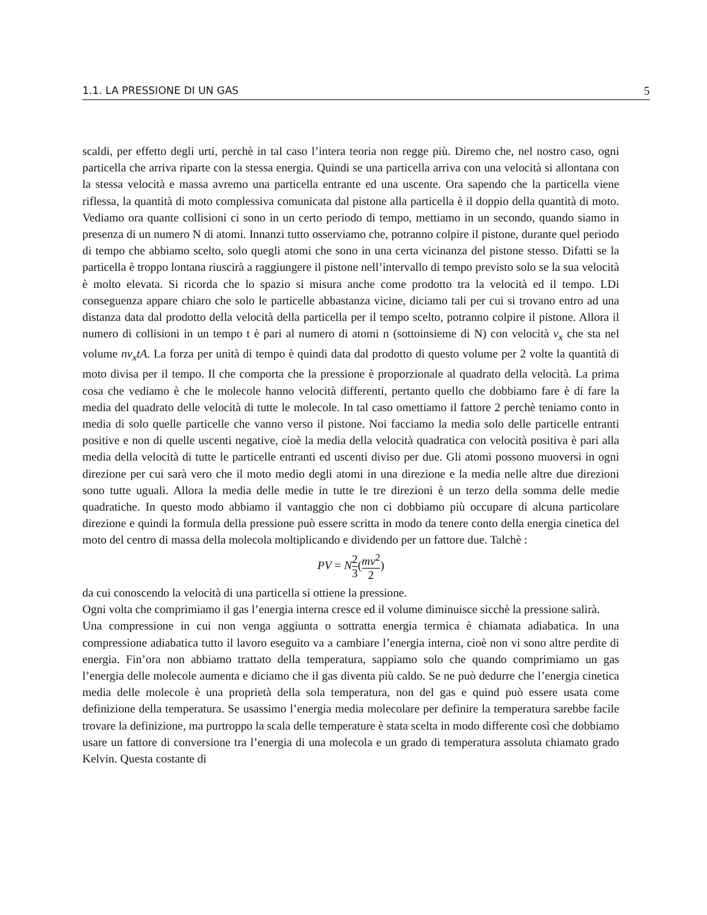1.1. LA PRESSIONE DI UN GAS 5
scaldi, per effetto degli urti, perchè in tal caso l’intera teoria non regge più. Diremo che, nel nostro caso, ogni particella che arriva riparte con la stessa energia. Quindi se una particella arriva con una velocità si allontana con la stessa velocità e massa avremo una particella entrante ed una uscente. Ora sapendo che la particella viene riflessa, la quantità di moto complessiva comunicata dal pistone alla particella è il doppio della quantità di moto. Vediamo ora quante collisioni ci sono in un certo periodo di tempo, mettiamo in un secondo, quando siamo in presenza di un numero N di atomi. Innanzi tutto osserviamo che, potranno colpire il pistone, durante quel periodo di tempo che abbiamo scelto, solo quegli atomi che sono in una certa vicinanza del pistone stesso. Difatti se la particella è troppo lontana riuscirà a raggiungere il pistone nell’intervallo di tempo previsto solo se la sua velocità è molto elevata. Si ricorda che lo spazio si misura anche come prodotto tra la velocità ed il tempo. LDi conseguenza appare chiaro che solo le particelle abbastanza vicine, diciamo tali per cui si trovano entro ad una distanza data dal prodotto della velocità della particella per il tempo scelto, potranno colpire il pistone. Allora il numero di collisioni in un tempo t è pari al numero di atomi n (sottoinsieme di N) con velocità v<sub>x</sub> che sta nel volume nv<sub>x</sub>tA. La forza per unità di tempo è quindi data dal prodotto di questo volume per 2 volte la quantità di moto divisa per il tempo. Il che comporta che la pressione è proporzionale al quadrato della velocità. La prima cosa che vediamo è che le molecole hanno velocità differenti, pertanto quello che dobbiamo fare è di fare la media del quadrato delle velocità di tutte le molecole. In tal caso omettiamo il fattore 2 perchè teniamo conto in media di solo quelle particelle che vanno verso il pistone. Noi facciamo la media solo delle particelle entranti positive e non di quelle uscenti negative, cioè la media della velocità quadratica con velocità positiva è pari alla media della velocità di tutte le particelle entranti ed uscenti diviso per due. Gli atomi possono muoversi in ogni direzione per cui sarà vero che il moto medio degli atomi in una direzione e la media nelle altre due direzioni sono tutte uguali. Allora la media delle medie in tutte le tre direzioni è un terzo della somma delle medie quadratiche. In questo modo abbiamo il vantaggio che non ci dobbiamo più occupare di alcuna particolare direzione e quindi la formula della pressione può essere scritta in modo da tenere conto della energia cinetica del moto del centro di massa della molecola moltiplicando e dividendo per un fattore due. Talchè :
PV = N2 3(mv<sup>2</sup> 2)
da cui conoscendo la velocità di una particella si ottiene la pressione.
Ogni volta che comprimiamo il gas l’energia interna cresce ed il volume diminuisce sicchè la pressione salirà.
Una compressione in cui non venga aggiunta o sottratta energia termica è chiamata adiabatica. In una compressione adiabatica tutto il lavoro eseguito va a cambiare l’energia interna, cioè non vi sono altre perdite di energia. Fin’ora non abbiamo trattato della temperatura, sappiamo solo che quando comprimiamo un gas l’energia delle molecole aumenta e diciamo che il gas diventa più caldo. Se ne può dedurre che l’energia cinetica media delle molecole è una proprietà della sola temperatura, non del gas e quind può essere usata come definizione della temperatura. Se usassimo l’energia media molecolare per definire la temperatura sarebbe facile trovare la definizione, ma purtroppo la scala delle temperature è stata scelta in modo differente così che dobbiamo usare un fattore di conversione tra l’energia di una molecola e un grado di temperatura assoluta chiamato grado Kelvin. Questa costante di